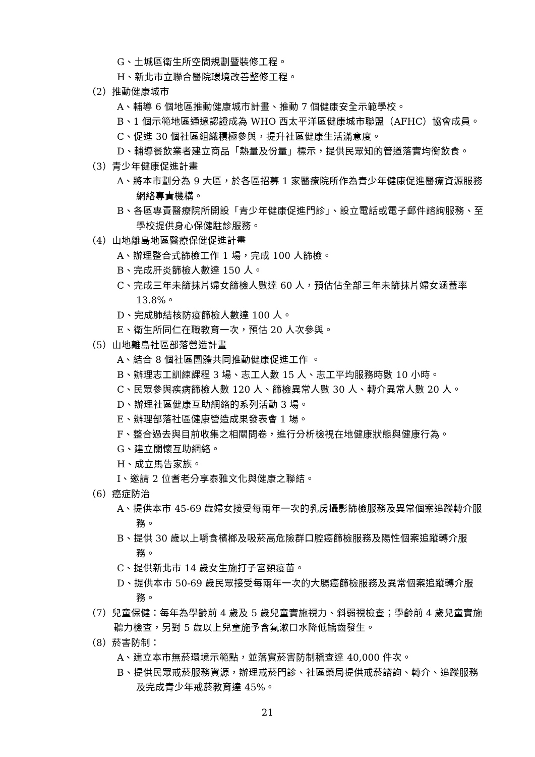G、土城區衛生所空間規劃暨裝修工程。
H、新北市立聯合醫院環境改善整修工程。
（2）推動健康城市
A、輔導 6 個地區推動健康城市計畫、推動 7 個健康安全示範學校。
B、1 個示範地區通過認證成為 WHO 西太平洋區健康城市聯盟（AFHC）協會成員。
C、促進 30 個社區組織積極參與，提升社區健康生活滿意度。
D、輔導餐飲業者建立商品「熱量及份量」標示，提供民眾知的管道落實均衡飲食。
（3）青少年健康促進計畫
A、將本市劃分為 9 大區，於各區招募 1 家醫療院所作為青少年健康促進醫療資源服務網絡專責機構。
B、各區專責醫療院所開設「青少年健康促進門診」、設立電話或電子郵件諮詢服務、至學校提供身心保健駐診服務。
（4）山地離島地區醫療保健促進計畫
A、辦理整合式篩檢工作 1 場，完成 100 人篩檢。
B、完成肝炎篩檢人數達 150 人。
C、完成三年未篩抹片婦女篩檢人數達 60 人，預估佔全部三年未篩抹片婦女涵蓋率 13.8%。
D、完成肺結核防疫篩檢人數達 100 人。
E、衛生所同仁在職教育一次，預估 20 人次參與。
（5）山地離島社區部落營造計畫
A、結合 8 個社區團體共同推動健康促進工作 。
B、辦理志工訓練課程 3 場、志工人數 15 人、志工平均服務時數 10 小時。
C、民眾參與疾病篩檢人數 120 人、篩檢異常人數 30 人、轉介異常人數 20 人。
D、辦理社區健康互助網絡的系列活動 3 場。
E、辦理部落社區健康營造成果發表會 1 場。
F、整合過去與目前收集之相關問卷，進行分析檢視在地健康狀態與健康行為。
G、建立關懷互助網絡。
H、成立馬告家族。
I、邀請 2 位耆老分享泰雅文化與健康之聯結。
（6）癌症防治
A、提供本市 45-69 歲婦女接受每兩年一次的乳房攝影篩檢服務及異常個案追蹤轉介服務。
B、提供 30 歲以上嚼食檳榔及吸菸高危險群口腔癌篩檢服務及陽性個案追蹤轉介服務。
C、提供新北市 14 歲女生施打子宮頸疫苗。
D、提供本市 50-69 歲民眾接受每兩年一次的大腸癌篩檢服務及異常個案追蹤轉介服務。
（7）兒童保健：每年為學齡前 4 歲及 5 歲兒童實施視力、斜弱視檢查；學齡前 4 歲兒童實施聽力檢查，另對 5 歲以上兒童施予含氟漱口水降低齲齒發生。
（8）菸害防制：
A、建立本市無菸環境示範點，並落實菸害防制稽查達 40,000 件次。
B、提供民眾戒菸服務資源，辦理戒菸門診、社區藥局提供戒菸諮詢、轉介、追蹤服務及完成青少年戒菸教育達 45%。
21